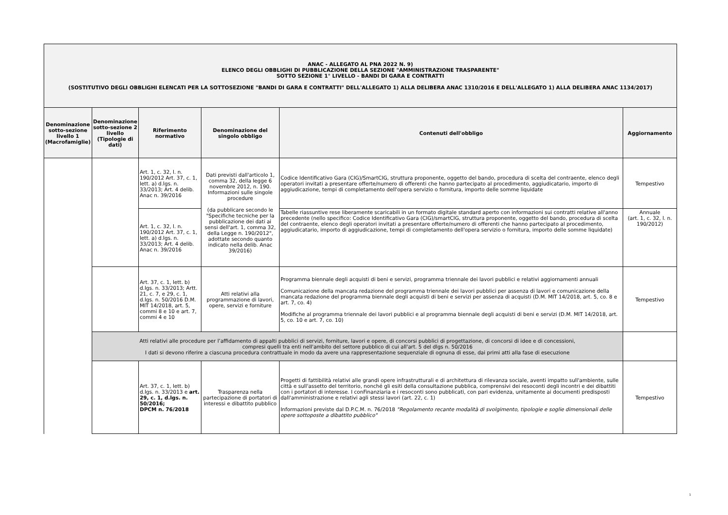| ANAC - ALLEGATO AL PNA 2022 N. 9) ELENCO DEGLI OBBLIGHI DI PUBBLICAZIONE DELLA SEZIONE "AMMINISTRAZIONE TRASPARENTE" SOTTO SEZIONE 1° LIVELLO - BANDI DI GARA E CONTRATTI (SOSTITUTIVO DEGLI OBBLIGHI ELENCATI PER LA SOTTOSEZIONE "BANDI DI GARA E CONTRATTI" DELL'ALLEGATO 1) ALLA DELIBERA ANAC 1310/2016 E DELL'ALLEGATO 1) ALLA DELIBERA ANAC 1134/2017) | | | | | |
| Denominazione sotto-sezione livello 1 (Macrofamiglie) | Denominazione sotto-sezione 2 livello (Tipologie di dati) | Riferimento normativo | Denominazione del singolo obbligo | Contenuti dell'obbligo | Aggiornamento |
| | | Art. 1, c. 32, l. n. 190/2012 Art. 37, c. 1, lett. a) d.lgs. n. 33/2013; Art. 4 delib. Anac n. 39/2016 | Dati previsti dall'articolo 1, comma 32, della legge 6 novembre 2012, n. 190. Informazioni sulle singole procedure (da pubblicare secondo le "Specifiche tecniche per la pubblicazione dei dati ai sensi dell'art. 1, comma 32, della Legge n. 190/2012", adottate secondo quanto indicato nella delib. Anac 39/2016) | Codice Identificativo Gara (CIG)/SmartCIG, struttura proponente, oggetto del bando, procedura di scelta del contraente, elenco degli operatori invitati a presentare offerte/numero di offerenti che hanno partecipato al procedimento, aggiudicatario, importo di aggiudicazione, tempi di completamento dell'opera servizio o fornitura, importo delle somme liquidate | Tempestivo |
| | | Art. 1, c. 32, l. n. 190/2012 Art. 37, c. 1, lett. a) d.lgs. n. 33/2013; Art. 4 delib. Anac n. 39/2016 | | Tabelle riassuntive rese liberamente scaricabili in un formato digitale standard aperto con informazioni sui contratti relative all'anno precedente (nello specifico: Codice Identificativo Gara (CIG)/smartCIG, struttura proponente, oggetto del bando, procedura di scelta del contraente, elenco degli operatori invitati a presentare offerte/numero di offerenti che hanno partecipato al procedimento, aggiudicatario, importo di aggiudicazione, tempi di completamento dell'opera servizio o fornitura, importo delle somme liquidate) | Annuale (art. 1, c. 32, l. n. 190/2012) |
| | | Art. 37, c. 1, lett. b) d.lgs. n. 33/2013; Artt. 21, c. 7, e 29, c. 1, d.lgs. n. 50/2016 D.M. MIT 14/2018, art. 5, commi 8 e 10 e art. 7, commi 4 e 10 | Atti relativi alla programmazione di lavori, opere, servizi e forniture | Programma biennale degli acquisti di beni e servizi, programma triennale dei lavori pubblici e relativi aggiornamenti annuali Comunicazione della mancata redazione del programma triennale dei lavori pubblici per assenza di lavori e comunicazione della mancata redazione del programma biennale degli acquisti di beni e servizi per assenza di acquisti (D.M. MIT 14/2018, art. 5, co. 8 e art. 7, co. 4) Modifiche al programma triennale dei lavori pubblici e al programma biennale degli acquisti di beni e servizi (D.M. MIT 14/2018, art. 5, co. 10 e art. 7, co. 10) | Tempestivo |
| | Atti relativi alle procedure per l’affidamento di appalti pubblici di servizi, forniture, lavori e opere, di concorsi pubblici di progettazione, di concorsi di idee e di concessioni, compresi quelli tra enti nell'ambito del settore pubblico di cui all'art. 5 del dlgs n. 50/2016 I dati si devono riferire a ciascuna procedura contrattuale in modo da avere una rappresentazione sequenziale di ognuna di esse, dai primi atti alla fase di esecuzione | | | | |
| | | Art. 37, c. 1, lett. b) d.lgs. n. 33/2013 e art. 29, c. 1, d.lgs. n. 50/2016; DPCM n. 76/2018 | Trasparenza nella partecipazione di portatori di interessi e dibattito pubblico | Progetti di fattibilità relativi alle grandi opere infrastrutturali e di architettura di rilevanza sociale, aventi impatto sull'ambiente, sulle città e sull'assetto del territorio, nonché gli esiti della consultazione pubblica, comprensivi dei resoconti degli incontri e dei dibattiti con i portatori di interesse. I conFinanziaria e i resoconti sono pubblicati, con pari evidenza, unitamente ai documenti predisposti dall'amministrazione e relativi agli stessi lavori (art. 22, c. 1) Informazioni previste dal D.P.C.M. n. 76/2018 "Regolamento recante modalità di svolgimento, tipologie e soglie dimensionali delle opere sottoposte a dibattito pubblico" | Tempestivo |
1